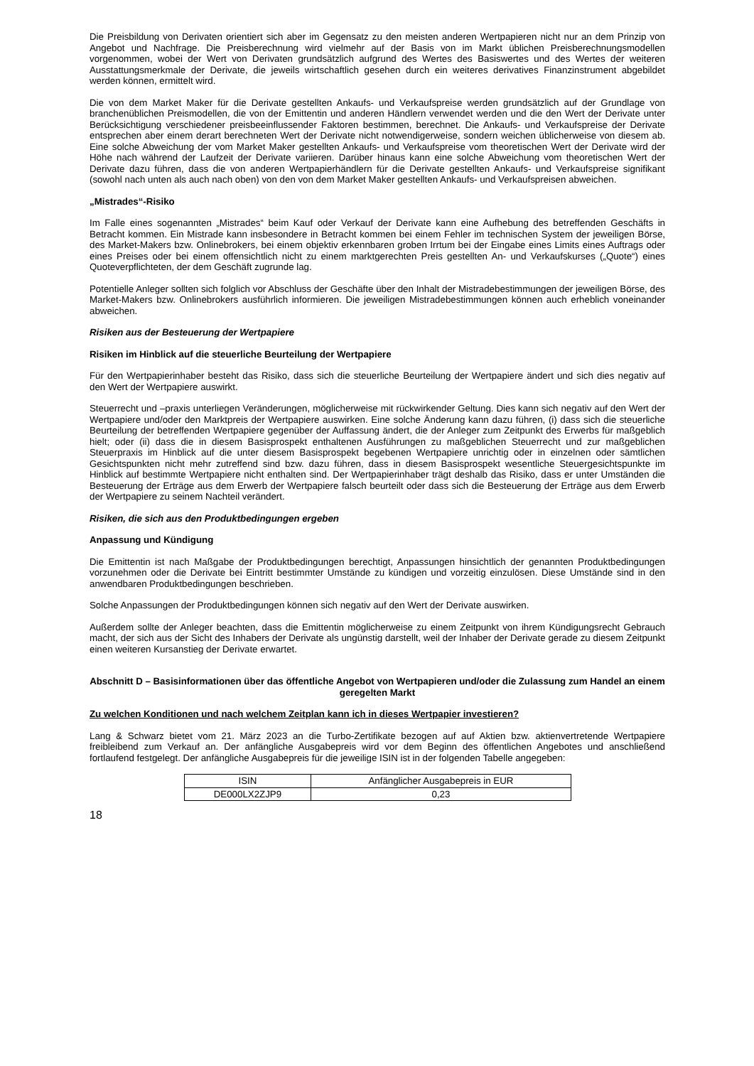Die Preisbildung von Derivaten orientiert sich aber im Gegensatz zu den meisten anderen Wertpapieren nicht nur an dem Prinzip von Angebot und Nachfrage. Die Preisberechnung wird vielmehr auf der Basis von im Markt üblichen Preisberechnungsmodellen vorgenommen, wobei der Wert von Derivaten grundsätzlich aufgrund des Wertes des Basiswertes und des Wertes der weiteren Ausstattungsmerkmale der Derivate, die jeweils wirtschaftlich gesehen durch ein weiteres derivatives Finanzinstrument abgebildet werden können, ermittelt wird.
Die von dem Market Maker für die Derivate gestellten Ankaufs- und Verkaufspreise werden grundsätzlich auf der Grundlage von branchenüblichen Preismodellen, die von der Emittentin und anderen Händlern verwendet werden und die den Wert der Derivate unter Berücksichtigung verschiedener preisbeeinflussender Faktoren bestimmen, berechnet. Die Ankaufs- und Verkaufspreise der Derivate entsprechen aber einem derart berechneten Wert der Derivate nicht notwendigerweise, sondern weichen üblicherweise von diesem ab. Eine solche Abweichung der vom Market Maker gestellten Ankaufs- und Verkaufspreise vom theoretischen Wert der Derivate wird der Höhe nach während der Laufzeit der Derivate variieren. Darüber hinaus kann eine solche Abweichung vom theoretischen Wert der Derivate dazu führen, dass die von anderen Wertpapierhändlern für die Derivate gestellten Ankaufs- und Verkaufspreise signifikant (sowohl nach unten als auch nach oben) von den von dem Market Maker gestellten Ankaufs- und Verkaufspreisen abweichen.
„Mistrades“-Risiko
Im Falle eines sogenannten „Mistrades“ beim Kauf oder Verkauf der Derivate kann eine Aufhebung des betreffenden Geschäfts in Betracht kommen. Ein Mistrade kann insbesondere in Betracht kommen bei einem Fehler im technischen System der jeweiligen Börse, des Market-Makers bzw. Onlinebrokers, bei einem objektiv erkennbaren groben Irrtum bei der Eingabe eines Limits eines Auftrags oder eines Preises oder bei einem offensichtlich nicht zu einem marktgerechten Preis gestellten An- und Verkaufskurses („Quote“) eines Quoteverpflichteten, der dem Geschäft zugrunde lag.
Potentielle Anleger sollten sich folglich vor Abschluss der Geschäfte über den Inhalt der Mistradebestimmungen der jeweiligen Börse, des Market-Makers bzw. Onlinebrokers ausführlich informieren. Die jeweiligen Mistradebestimmungen können auch erheblich voneinander abweichen.
Risiken aus der Besteuerung der Wertpapiere
Risiken im Hinblick auf die steuerliche Beurteilung der Wertpapiere
Für den Wertpapierinhaber besteht das Risiko, dass sich die steuerliche Beurteilung der Wertpapiere ändert und sich dies negativ auf den Wert der Wertpapiere auswirkt.
Steuerrecht und –praxis unterliegen Veränderungen, möglicherweise mit rückwirkender Geltung. Dies kann sich negativ auf den Wert der Wertpapiere und/oder den Marktpreis der Wertpapiere auswirken. Eine solche Änderung kann dazu führen, (i) dass sich die steuerliche Beurteilung der betreffenden Wertpapiere gegenüber der Auffassung ändert, die der Anleger zum Zeitpunkt des Erwerbs für maßgeblich hielt; oder (ii) dass die in diesem Basisprospekt enthaltenen Ausführungen zu maßgeblichen Steuerrecht und zur maßgeblichen Steuerpraxis im Hinblick auf die unter diesem Basisprospekt begebenen Wertpapiere unrichtig oder in einzelnen oder sämtlichen Gesichtspunkten nicht mehr zutreffend sind bzw. dazu führen, dass in diesem Basisprospekt wesentliche Steuergesichtspunkte im Hinblick auf bestimmte Wertpapiere nicht enthalten sind. Der Wertpapierinhaber trägt deshalb das Risiko, dass er unter Umständen die Besteuerung der Erträge aus dem Erwerb der Wertpapiere falsch beurteilt oder dass sich die Besteuerung der Erträge aus dem Erwerb der Wertpapiere zu seinem Nachteil verändert.
Risiken, die sich aus den Produktbedingungen ergeben
Anpassung und Kündigung
Die Emittentin ist nach Maßgabe der Produktbedingungen berechtigt, Anpassungen hinsichtlich der genannten Produktbedingungen vorzunehmen oder die Derivate bei Eintritt bestimmter Umstände zu kündigen und vorzeitig einzulösen. Diese Umstände sind in den anwendbaren Produktbedingungen beschrieben.
Solche Anpassungen der Produktbedingungen können sich negativ auf den Wert der Derivate auswirken.
Außerdem sollte der Anleger beachten, dass die Emittentin möglicherweise zu einem Zeitpunkt von ihrem Kündigungsrecht Gebrauch macht, der sich aus der Sicht des Inhabers der Derivate als ungünstig darstellt, weil der Inhaber der Derivate gerade zu diesem Zeitpunkt einen weiteren Kursanstieg der Derivate erwartet.
Abschnitt D – Basisinformationen über das öffentliche Angebot von Wertpapieren und/oder die Zulassung zum Handel an einem geregelten Markt
Zu welchen Konditionen und nach welchem Zeitplan kann ich in dieses Wertpapier investieren?
Lang & Schwarz bietet vom 21. März 2023 an die Turbo-Zertifikate bezogen auf auf Aktien bzw. aktienvertretende Wertpapiere freibleibend zum Verkauf an. Der anfängliche Ausgabepreis wird vor dem Beginn des öffentlichen Angebotes und anschließend fortlaufend festgelegt. Der anfängliche Ausgabepreis für die jeweilige ISIN ist in der folgenden Tabelle angegeben:
| ISIN | Anfänglicher Ausgabepreis in EUR |
| DE000LX2ZJP9 | 0,23 |
18